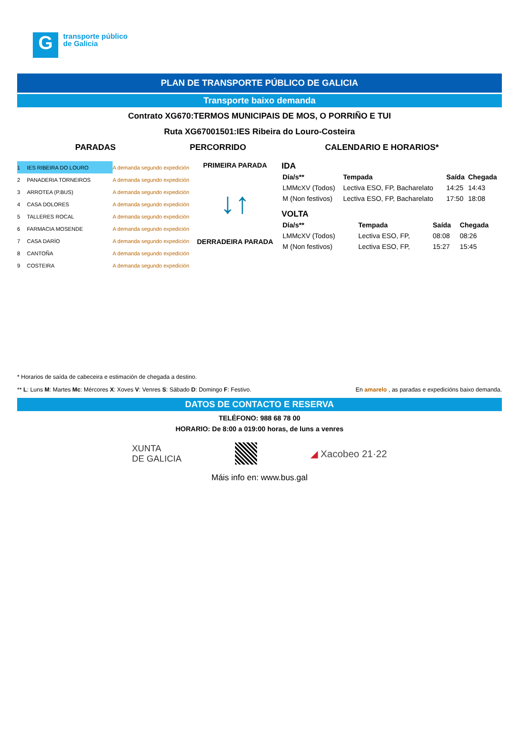G
transporte público
de Galicia
PLAN DE TRANSPORTE PÚBLICO DE GALICIA
Transporte baixo demanda
Contrato XG670:TERMOS MUNICIPAIS DE MOS, O PORRIÑO E TUI
Ruta XG67001501:IES Ribeira do Louro-Costeira
PARADAS PERCORRIDO CALENDARIO E HORARIOS*
| 1 | IES RIBEIRA DO LOURO | A demanda segundo expedición |
| 2 | PANADERIA TORNEIROS | A demanda segundo expedición |
| 3 | ARROTEA (P.BUS) | A demanda segundo expedición |
| 4 | CASA DOLORES | A demanda segundo expedición |
| 5 | TALLERES ROCAL | A demanda segundo expedición |
| 6 | FARMACIA MOSENDE | A demanda segundo expedición |
| 7 | CASA DARÍO | A demanda segundo expedición |
| 8 | CANTOÑA | A demanda segundo expedición |
| 9 | COSTEIRA | A demanda segundo expedición |
PRIMEIRA PARADA
↓↑
DERRADEIRA PARADA
IDA
| Día/s** | Tempada | Saída | Chegada |
| LMMcXV (Todos) | Lectiva ESO, FP, Bacharelato | 14:25 | 14:43 |
| M (Non festivos) | Lectiva ESO, FP, Bacharelato | 17:50 | 18:08 |
VOLTA
| Día/s** | Tempada | Saída | Chegada |
| LMMcXV (Todos) | Lectiva ESO, FP, | 08:08 | 08:26 |
| M (Non festivos) | Lectiva ESO, FP, | 15:27 | 15:45 |
* Horarios de saída de cabeceira e estimación de chegada a destino.
** L: Luns M: Martes Mc: Mércores X: Xoves V: Venres S: Sábado D: Domingo F: Festivo. En amarelo , as paradas e expedicións baixo demanda.
DATOS DE CONTACTO E RESERVA
TELÉFONO: 988 68 78 00
HORARIO: De 8:00 a 019:00 horas, de luns a venres
XUNTA
DE GALICIA
◢ Xacobeo 21·22
Máis info en: www.bus.gal